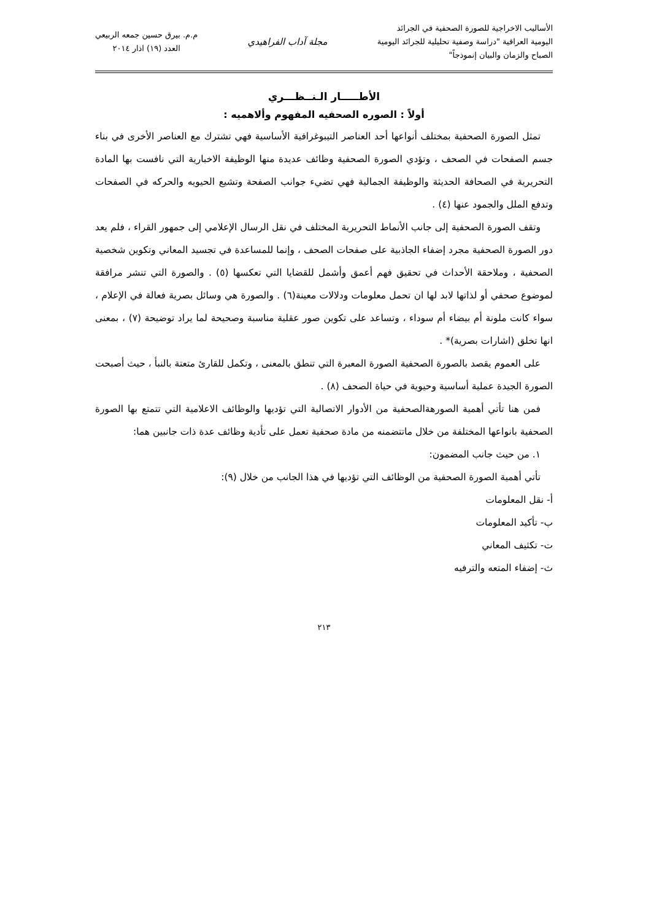الأساليب الاخراجية للصورة الصحفية في الجرائد
اليومية العراقية "دراسة وصفية تحليلية للجرائد اليومية
الصباح والزمان والبيان إنموذجاً"
مجلة آداب الفراهيدي
م.م. بيرق حسين جمعه الربيعي
العدد (١٩) اذار ٢٠١٤
الأطـــــار الـنــظـــري
أولاً : الصوره الصحفيه المفهوم وألاهميه :
تمثل الصورة الصحفية بمختلف أنواعها أحد العناصر التيبوغرافية الأساسية فهي تشترك مع العناصر الأخرى في بناء جسم الصفحات في الصحف ، وتؤدي الصورة الصحفية وظائف عديدة منها الوظيفة الاخبارية التي نافست بها المادة التحريرية في الصحافة الحديثة والوظيفة الجمالية فهي تضيء جوانب الصفحة وتشيع الحيويه والحركه في الصفحات وتدفع الملل والجمود عنها (٤) .
وتقف الصورة الصحفية إلى جانب الأنماط التحريرية المختلف في نقل الرسال الإعلامي إلى جمهور القراء ، فلم يعد دور الصورة الصحفية مجرد إضفاء الجاذبية على صفحات الصحف ، وإنما للمساعدة في تجسيد المعاني وتكوين شخصية الصحفية ، وملاحقة الأحداث في تحقيق فهم أعمق وأشمل للقضايا التي تعكسها (٥) . والصورة التي تنشر مرافقة لموضوع صحفي أو لذاتها لابد لها ان تحمل معلومات ودلالات معينة(٦) . والصورة هي وسائل بصرية فعالة في الإعلام ، سواء كانت ملونة أم بيضاء أم سوداء ، وتساعد على تكوين صور عقلية مناسبة وصحيحة لما يراد توضيحة (٧) ، بمعنى انها تخلق (اشارات بصرية)* .
على العموم يقصد بالصورة الصحفية الصورة المعبرة التي تنطق بالمعنى ، وتكمل للقارئ متعتة بالنبأ ، حيث أصبحت الصورة الجيدة عملية أساسية وحيوية في حياة الصحف (٨) .
فمن هنا تأتي أهمية الصورهةالصحفية من الأدوار الاتصالية التي تؤديها والوظائف الاعلامية التي تتمتع بها الصورة الصحفية بانواعها المختلفة من خلال ماتتضمنه من مادة صحفية تعمل على تأدية وظائف عدة ذات جانبين هما:
١. من حيث جانب المضمون:
تأتي أهمية الصورة الصحفية من الوظائف التي تؤديها في هذا الجانب من خلال (٩):
أ- نقل المعلومات
ب- تأكيد المعلومات
ت- تكثيف المعاني
ث- إضفاء المتعه والترفيه
٢١٣